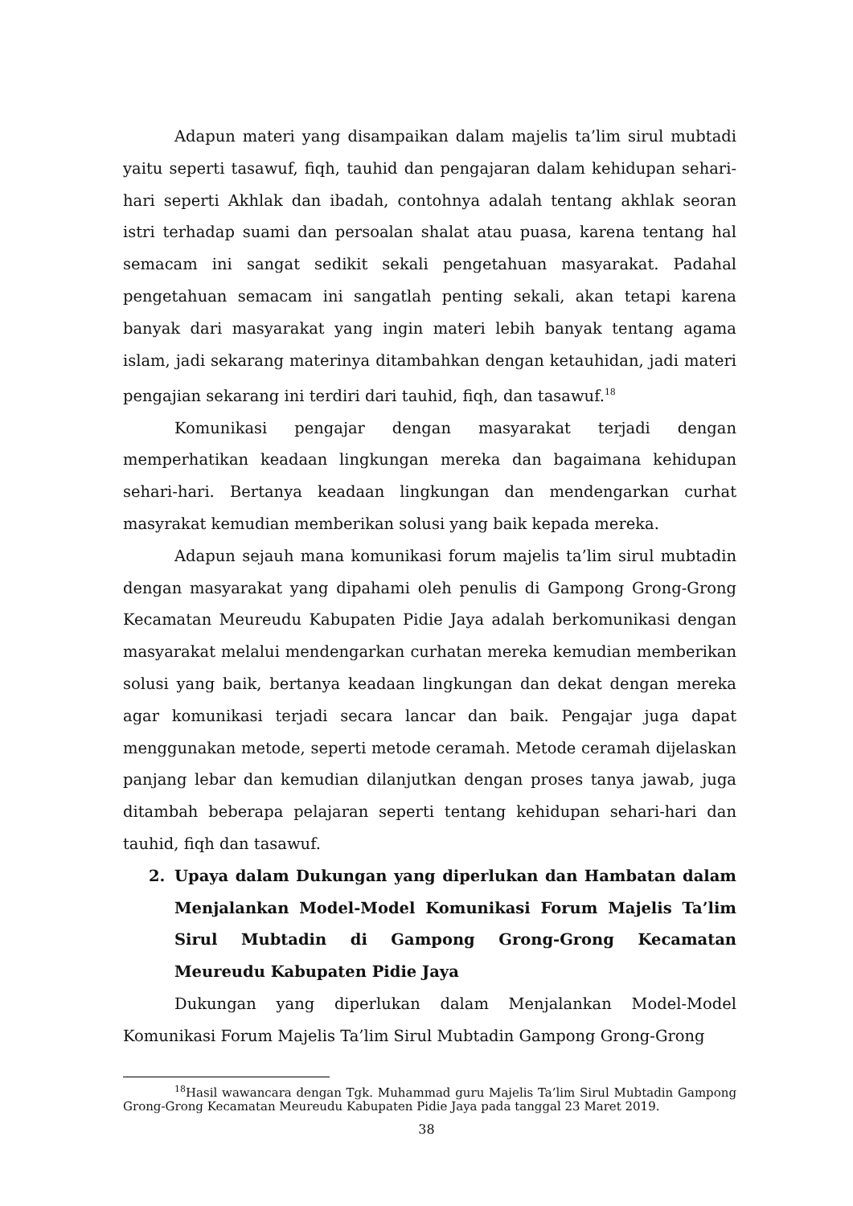Adapun materi yang disampaikan dalam majelis ta’lim sirul mubtadi yaitu seperti tasawuf, fiqh, tauhid dan pengajaran dalam kehidupan sehari-hari seperti Akhlak dan ibadah, contohnya adalah tentang akhlak seoran istri terhadap suami dan persoalan shalat atau puasa, karena tentang hal semacam ini sangat sedikit sekali pengetahuan masyarakat. Padahal pengetahuan semacam ini sangatlah penting sekali, akan tetapi karena banyak dari masyarakat yang ingin materi lebih banyak tentang agama islam, jadi sekarang materinya ditambahkan dengan ketauhidan, jadi materi pengajian sekarang ini terdiri dari tauhid, fiqh, dan tasawuf.<sup>18</sup>
Komunikasi pengajar dengan masyarakat terjadi dengan memperhatikan keadaan lingkungan mereka dan bagaimana kehidupan sehari-hari. Bertanya keadaan lingkungan dan mendengarkan curhat masyrakat kemudian memberikan solusi yang baik kepada mereka.
Adapun sejauh mana komunikasi forum majelis ta’lim sirul mubtadin dengan masyarakat yang dipahami oleh penulis di Gampong Grong-Grong Kecamatan Meureudu Kabupaten Pidie Jaya adalah berkomunikasi dengan masyarakat melalui mendengarkan curhatan mereka kemudian memberikan solusi yang baik, bertanya keadaan lingkungan dan dekat dengan mereka agar komunikasi terjadi secara lancar dan baik. Pengajar juga dapat menggunakan metode, seperti metode ceramah. Metode ceramah dijelaskan panjang lebar dan kemudian dilanjutkan dengan proses tanya jawab, juga ditambah beberapa pelajaran seperti tentang kehidupan sehari-hari dan tauhid, fiqh dan tasawuf.
2. Upaya dalam Dukungan yang diperlukan dan Hambatan dalam Menjalankan Model-Model Komunikasi Forum Majelis Ta’lim Sirul Mubtadin di Gampong Grong-Grong Kecamatan Meureudu Kabupaten Pidie Jaya
Dukungan yang diperlukan dalam Menjalankan Model-Model Komunikasi Forum Majelis Ta’lim Sirul Mubtadin Gampong Grong-Grong
<sup>18</sup> Hasil wawancara dengan Tgk. Muhammad guru Majelis Ta’lim Sirul Mubtadin Gampong Grong-Grong Kecamatan Meureudu Kabupaten Pidie Jaya pada tanggal 23 Maret 2019.
38